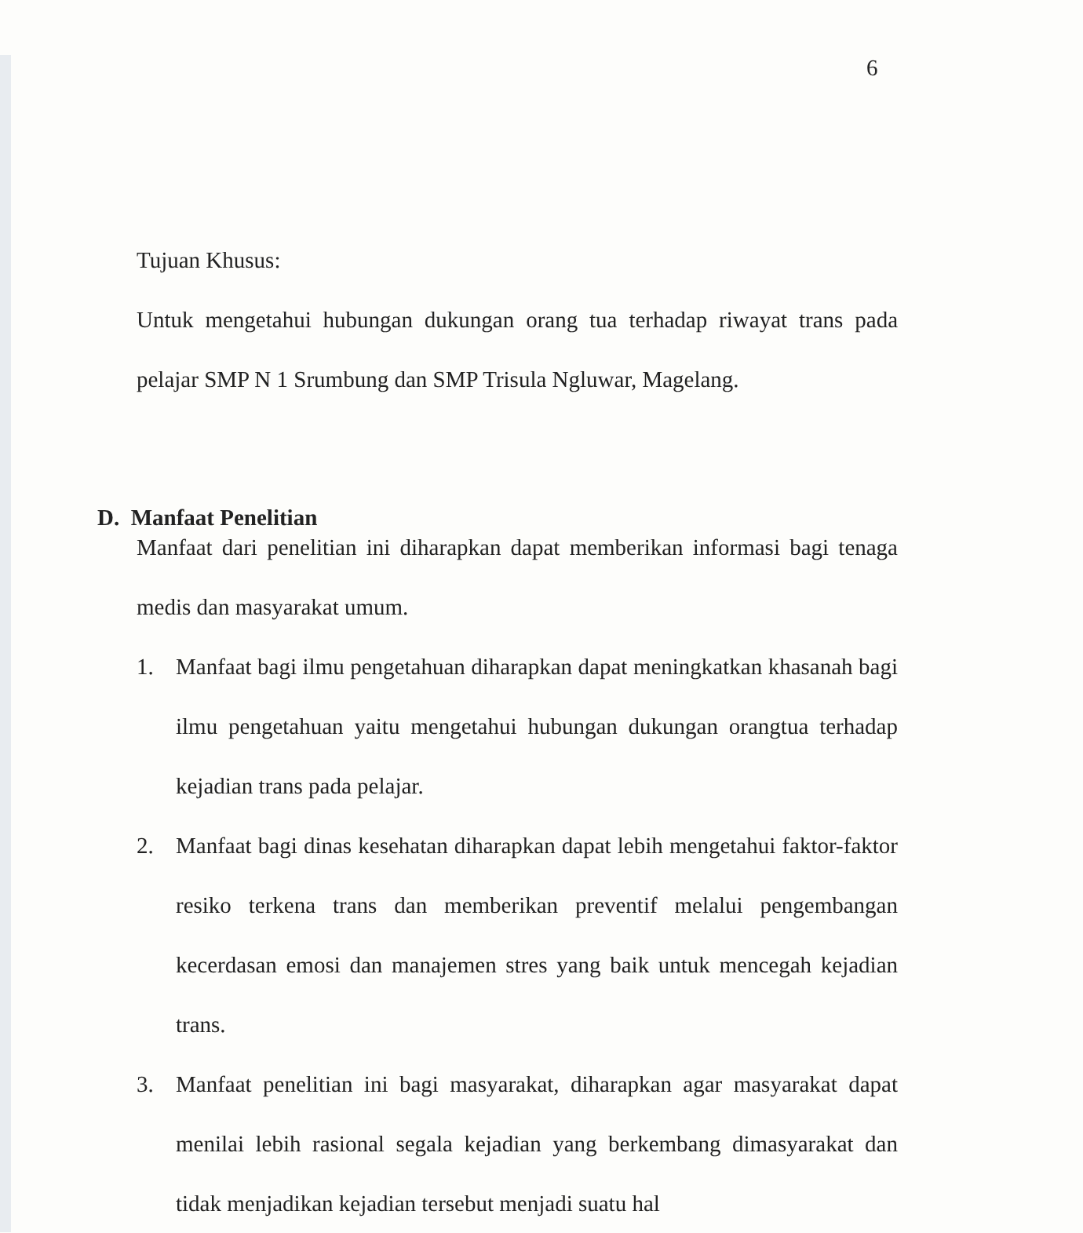6
Tujuan Khusus:
Untuk mengetahui hubungan dukungan orang tua terhadap riwayat trans pada pelajar SMP N 1 Srumbung dan SMP Trisula Ngluwar, Magelang.
D. Manfaat Penelitian
Manfaat dari penelitian ini diharapkan dapat memberikan informasi bagi tenaga medis dan masyarakat umum.
1. Manfaat bagi ilmu pengetahuan diharapkan dapat meningkatkan khasanah bagi ilmu pengetahuan yaitu mengetahui hubungan dukungan orangtua terhadap kejadian trans pada pelajar.
2. Manfaat bagi dinas kesehatan diharapkan dapat lebih mengetahui faktor-faktor resiko terkena trans dan memberikan preventif melalui pengembangan kecerdasan emosi dan manajemen stres yang baik untuk mencegah kejadian trans.
3. Manfaat penelitian ini bagi masyarakat, diharapkan agar masyarakat dapat menilai lebih rasional segala kejadian yang berkembang dimasyarakat dan tidak menjadikan kejadian tersebut menjadi suatu hal